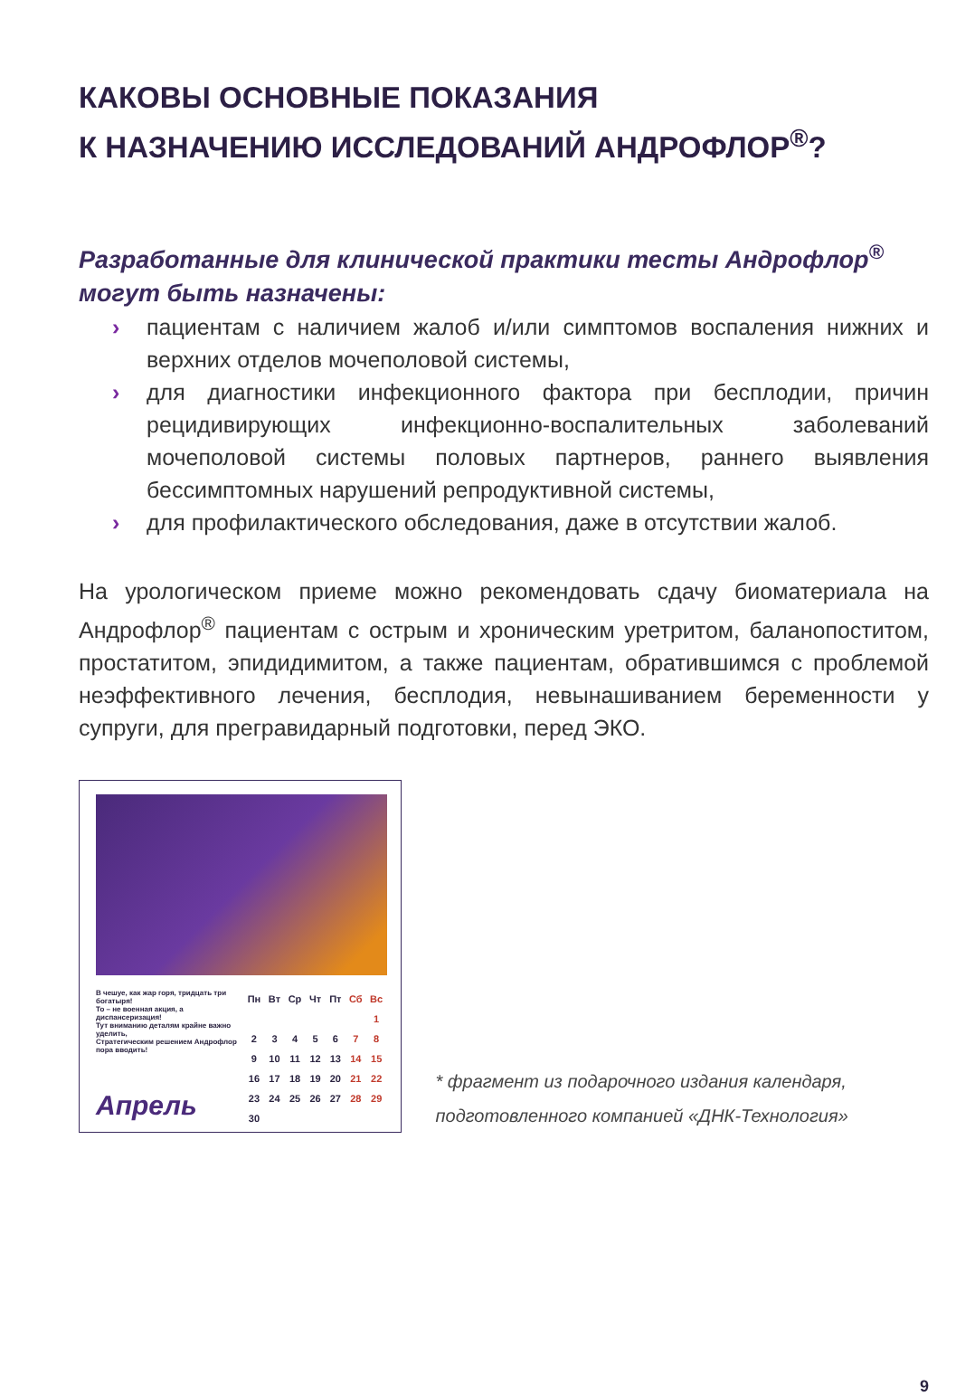КАКОВЫ ОСНОВНЫЕ ПОКАЗАНИЯ
К НАЗНАЧЕНИЮ ИССЛЕДОВАНИЙ АНДРОФЛОР<sup>®</sup>?
Разработанные для клинической практики тесты Андрофлор<sup>®</sup>
могут быть назначены:
› пациентам с наличием жалоб и/или симптомов воспаления нижних и верхних отделов мочеполовой системы,
› для диагностики инфекционного фактора при бесплодии, причин рецидивирующих инфекционно-воспалительных заболеваний мочеполовой системы половых партнеров, раннего выявления бессимптомных нарушений репродуктивной системы,
› для профилактического обследования, даже в отсутствии жалоб.
На урологическом приеме можно рекомендовать сдачу биоматериала на Андрофлор<sup>®</sup> пациентам с острым и хроническим уретритом, баланопоститом, простатитом, эпидидимитом, а также пациентам, обратившимся с проблемой неэффективного лечения, бесплодия, невынашиванием беременности у супруги, для прегравидарный подготовки, перед ЭКО.
В чешуе, как жар горя, тридцать три богатыря!
То – не военная акция, а диспансеризация!
Тут вниманию деталям крайне важно уделить,
Стратегическим решением Андрофлор пора вводить!
Апрель
| Пн | Вт | Ср | Чт | Пт | Сб | Вс |
| --- | --- | --- | --- | --- | --- | --- |
| | | | | | | 1 |
| 2 | 3 | 4 | 5 | 6 | 7 | 8 |
| 9 | 10 | 11 | 12 | 13 | 14 | 15 |
| 16 | 17 | 18 | 19 | 20 | 21 | 22 |
| 23 | 24 | 25 | 26 | 27 | 28 | 29 |
| 30 | | | | | | |
* фрагмент из подарочного издания календаря, подготовленного компанией «ДНК-Технология»
9